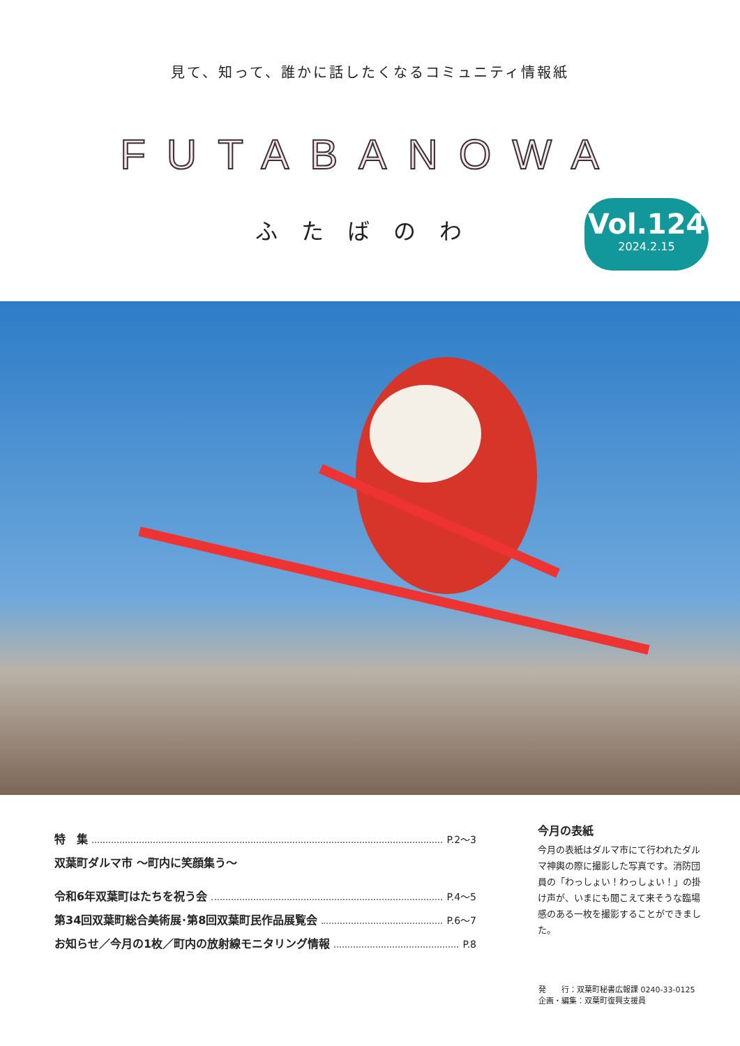見て、知って、誰かに話したくなるコミュニティ情報紙
FUTABANOWA
ふたばのわ
Vol.124
2024.2.15
特　集 P.2〜3
双葉町ダルマ市 〜町内に笑顔集う〜
令和6年双葉町はたちを祝う会 P.4〜5
第34回双葉町総合美術展･第8回双葉町民作品展覧会 P.6〜7
お知らせ／今月の1枚／町内の放射線モニタリング情報 P.8
今月の表紙
今月の表紙はダルマ市にて行われたダルマ神輿の際に撮影した写真です。消防団員の「わっしょい！わっしょい！」の掛け声が、いまにも聞こえて来そうな臨場感のある一枚を撮影することができました。
発　　行：双葉町秘書広報課 0240-33-0125
企画・編集：双葉町復興支援員